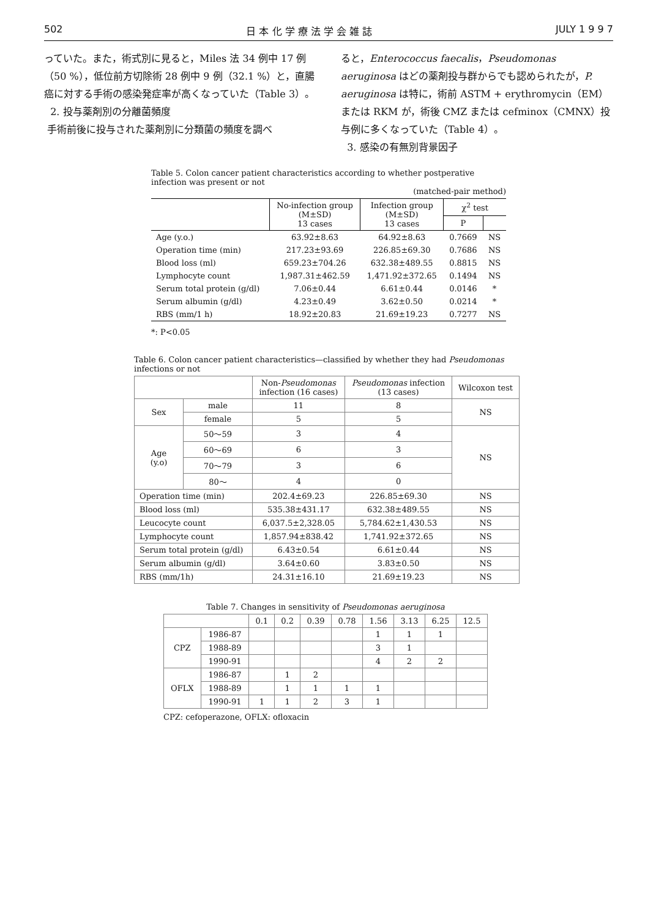502 日 本 化 学 療 法 学 会 雑 誌 JULY 1 9 9 7
っていた。また，術式別に見ると，Miles 法 34 例中 17 例（50 %），低位前方切除術 28 例中 9 例（32.1 %）と，直腸癌に対する手術の感染発症率が高くなっていた（Table 3）。
2. 投与薬剤別の分離菌頻度
手術前後に投与された薬剤別に分類菌の頻度を調べ
ると，Enterococcus faecalis，Pseudomonas aeruginosa はどの薬剤投与群からでも認められたが，P. aeruginosa は特に，術前 ASTM + erythromycin（EM）または RKM が，術後 CMZ または cefminox（CMNX）投与例に多くなっていた（Table 4）。
3. 感染の有無別背景因子
Table 5. Colon cancer patient characteristics according to whether postperative infection was present or not
(matched-pair method)
| | No-infection group (M±SD) 13 cases | Infection group (M±SD) 13 cases | χ<sup>2</sup> test | |
| --- | --- | --- | --- | --- |
| | | | P | |
| Age (y.o.) | 63.92±8.63 | 64.92±8.63 | 0.7669 | NS |
| Operation time (min) | 217.23±93.69 | 226.85±69.30 | 0.7686 | NS |
| Blood loss (ml) | 659.23±704.26 | 632.38±489.55 | 0.8815 | NS |
| Lymphocyte count | 1,987.31±462.59 | 1,471.92±372.65 | 0.1494 | NS |
| Serum total protein (g/dl) | 7.06±0.44 | 6.61±0.44 | 0.0146 | * |
| Serum albumin (g/dl) | 4.23±0.49 | 3.62±0.50 | 0.0214 | * |
| RBS (mm/1 h) | 18.92±20.83 | 21.69±19.23 | 0.7277 | NS |
*: P<0.05
Table 6. Colon cancer patient characteristics—classified by whether they had Pseudomonas infections or not
| | | Non- Pseudomonas infection (16 cases) | Pseudomonas infection (13 cases) | Wilcoxon test |
| --- | --- | --- | --- | --- |
| Sex | male | 11 | 8 | NS |
| | female | 5 | 5 | |
| Age (y.o) | 50～59 | 3 | 4 | NS |
| | 60～69 | 6 | 3 | |
| | 70～79 | 3 | 6 | |
| | 80～ | 4 | 0 | |
| Operation time (min) | | 202.4±69.23 | 226.85±69.30 | NS |
| Blood loss (ml) | | 535.38±431.17 | 632.38±489.55 | NS |
| Leucocyte count | | 6,037.5±2,328.05 | 5,784.62±1,430.53 | NS |
| Lymphocyte count | | 1,857.94±838.42 | 1,741.92±372.65 | NS |
| Serum total protein (g/dl) | | 6.43±0.54 | 6.61±0.44 | NS |
| Serum albumin (g/dl) | | 3.64±0.60 | 3.83±0.50 | NS |
| RBS (mm/1h) | | 24.31±16.10 | 21.69±19.23 | NS |
Table 7. Changes in sensitivity of Pseudomonas aeruginosa
| | | 0.1 | 0.2 | 0.39 | 0.78 | 1.56 | 3.13 | 6.25 | 12.5 |
| --- | --- | --- | --- | --- | --- | --- | --- | --- | --- |
| CPZ | 1986-87 | | | | | 1 | 1 | 1 | |
| | 1988-89 | | | | | 3 | 1 | | |
| | 1990-91 | | | | | 4 | 2 | 2 | |
| OFLX | 1986-87 | | 1 | 2 | | | | | |
| | 1988-89 | | 1 | 1 | 1 | 1 | | | |
| | 1990-91 | 1 | 1 | 2 | 3 | 1 | | | |
CPZ: cefoperazone, OFLX: ofloxacin